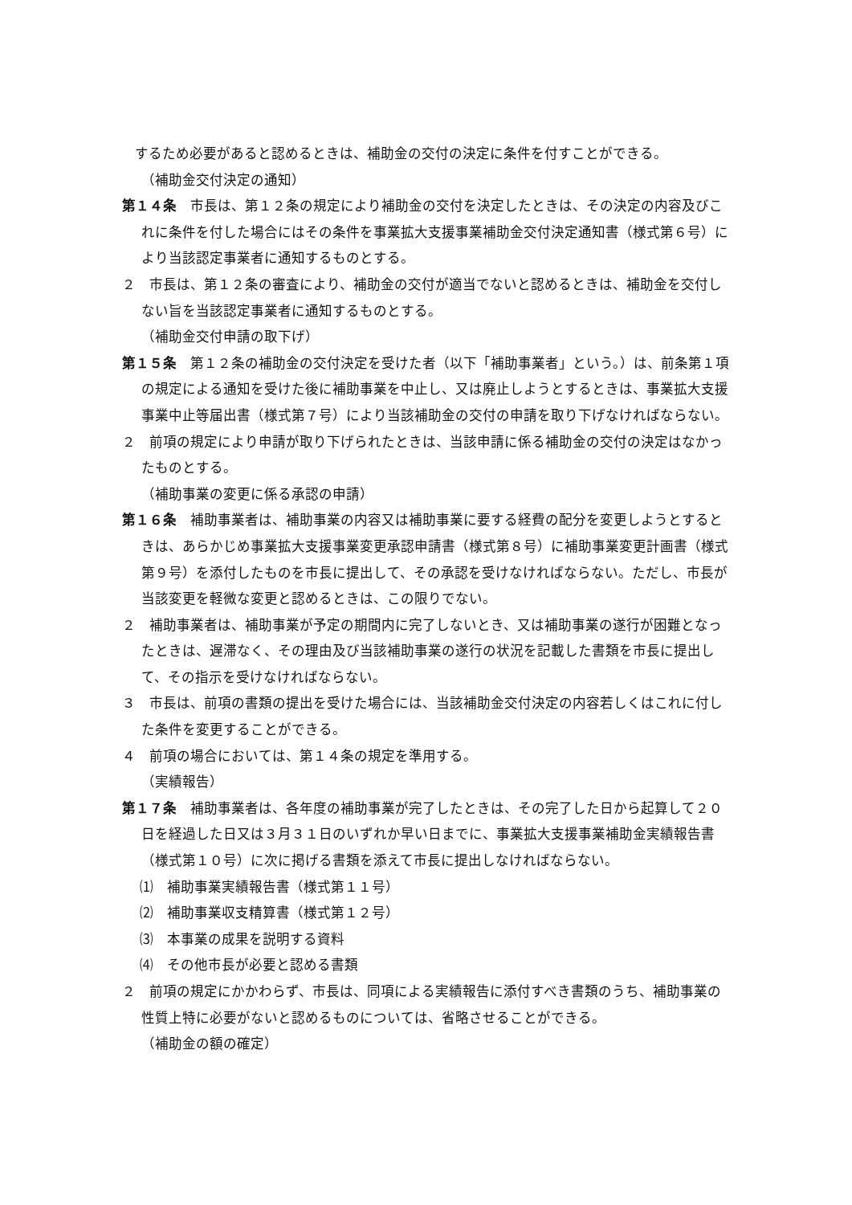するため必要があると認めるときは、補助金の交付の決定に条件を付すことができる。
（補助金交付決定の通知）
第１４条　市長は、第１２条の規定により補助金の交付を決定したときは、その決定の内容及びこれに条件を付した場合にはその条件を事業拡大支援事業補助金交付決定通知書（様式第６号）により当該認定事業者に通知するものとする。
２　市長は、第１２条の審査により、補助金の交付が適当でないと認めるときは、補助金を交付しない旨を当該認定事業者に通知するものとする。
（補助金交付申請の取下げ）
第１５条　第１２条の補助金の交付決定を受けた者（以下「補助事業者」という。）は、前条第１項の規定による通知を受けた後に補助事業を中止し、又は廃止しようとするときは、事業拡大支援事業中止等届出書（様式第７号）により当該補助金の交付の申請を取り下げなければならない。
２　前項の規定により申請が取り下げられたときは、当該申請に係る補助金の交付の決定はなかったものとする。
（補助事業の変更に係る承認の申請）
第１６条　補助事業者は、補助事業の内容又は補助事業に要する経費の配分を変更しようとするときは、あらかじめ事業拡大支援事業変更承認申請書（様式第８号）に補助事業変更計画書（様式第９号）を添付したものを市長に提出して、その承認を受けなければならない。ただし、市長が当該変更を軽微な変更と認めるときは、この限りでない。
２　補助事業者は、補助事業が予定の期間内に完了しないとき、又は補助事業の遂行が困難となったときは、遅滞なく、その理由及び当該補助事業の遂行の状況を記載した書類を市長に提出して、その指示を受けなければならない。
３　市長は、前項の書類の提出を受けた場合には、当該補助金交付決定の内容若しくはこれに付した条件を変更することができる。
４　前項の場合においては、第１４条の規定を準用する。
（実績報告）
第１７条　補助事業者は、各年度の補助事業が完了したときは、その完了した日から起算して２０日を経過した日又は３月３１日のいずれか早い日までに、事業拡大支援事業補助金実績報告書（様式第１０号）に次に掲げる書類を添えて市長に提出しなければならない。
⑴　補助事業実績報告書（様式第１１号）
⑵　補助事業収支精算書（様式第１２号）
⑶　本事業の成果を説明する資料
⑷　その他市長が必要と認める書類
２　前項の規定にかかわらず、市長は、同項による実績報告に添付すべき書類のうち、補助事業の性質上特に必要がないと認めるものについては、省略させることができる。
（補助金の額の確定）